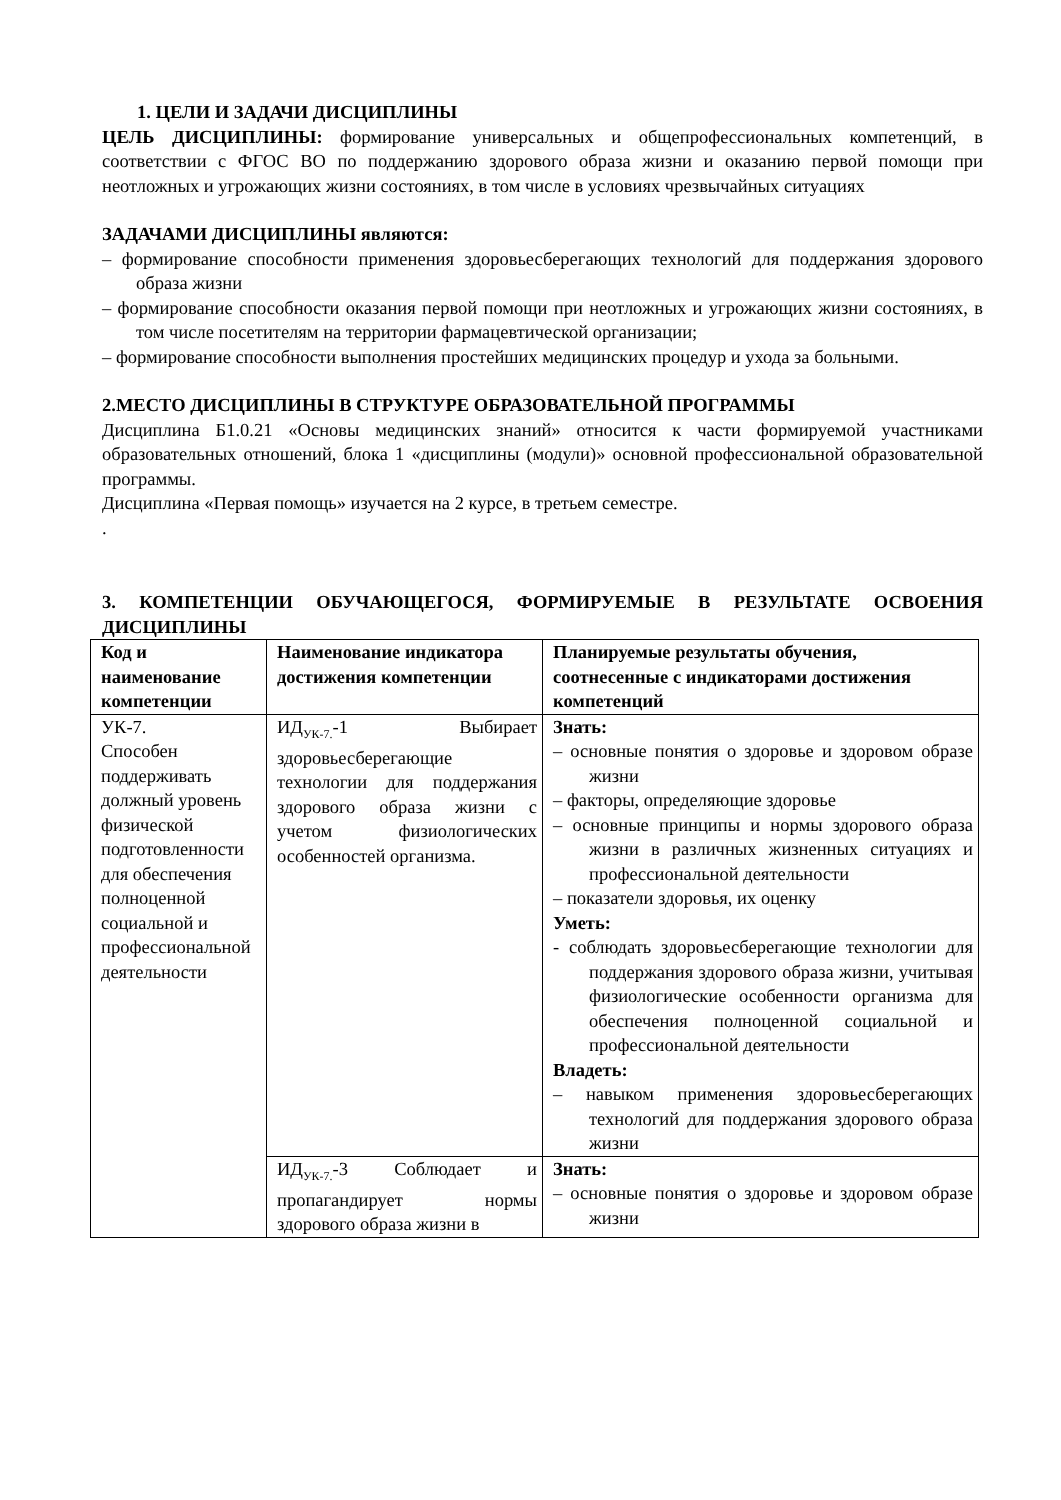1. ЦЕЛИ И ЗАДАЧИ ДИСЦИПЛИНЫ
ЦЕЛЬ ДИСЦИПЛИНЫ: формирование универсальных и общепрофессиональных компетенций, в соответствии с ФГОС ВО по поддержанию здорового образа жизни и оказанию первой помощи при неотложных и угрожающих жизни состояниях, в том числе в условиях чрезвычайных ситуациях
ЗАДАЧАМИ ДИСЦИПЛИНЫ являются:
– формирование способности применения здоровьесберегающих технологий для поддержания здорового образа жизни
– формирование способности оказания первой помощи при неотложных и угрожающих жизни состояниях, в том числе посетителям на территории фармацевтической организации;
– формирование способности выполнения простейших медицинских процедур и ухода за больными.
2.МЕСТО ДИСЦИПЛИНЫ В СТРУКТУРЕ ОБРАЗОВАТЕЛЬНОЙ ПРОГРАММЫ
Дисциплина Б1.0.21 «Основы медицинских знаний» относится к части формируемой участниками образовательных отношений, блока 1 «дисциплины (модули)» основной профессиональной образовательной программы.
Дисциплина «Первая помощь» изучается на 2 курсе, в третьем семестре.
.
3. КОМПЕТЕНЦИИ ОБУЧАЮЩЕГОСЯ, ФОРМИРУЕМЫЕ В РЕЗУЛЬТАТЕ ОСВОЕНИЯ ДИСЦИПЛИНЫ
| Код и наименование компетенции | Наименование индикатора достижения компетенции | Планируемые результаты обучения, соотнесенные с индикаторами достижения компетенций |
| --- | --- | --- |
| УК-7. Способен поддерживать должный уровень физической подготовленности для обеспечения полноценной социальной и профессиональной деятельности | ИД<sub>УК-7.</sub>-1 Выбирает здоровьесберегающие технологии для поддержания здорового образа жизни с учетом физиологических особенностей организма. | Знать: – основные понятия о здоровье и здоровом образе жизни – факторы, определяющие здоровье – основные принципы и нормы здорового образа жизни в различных жизненных ситуациях и профессиональной деятельности – показатели здоровья, их оценку Уметь: - соблюдать здоровьесберегающие технологии для поддержания здорового образа жизни, учитывая физиологические особенности организма для обеспечения полноценной социальной и профессиональной деятельности Владеть: – навыком применения здоровьесберегающих технологий для поддержания здорового образа жизни |
| | ИД<sub>УК-7.</sub>-3 Соблюдает и пропагандирует нормы здорового образа жизни в | Знать: – основные понятия о здоровье и здоровом образе жизни |